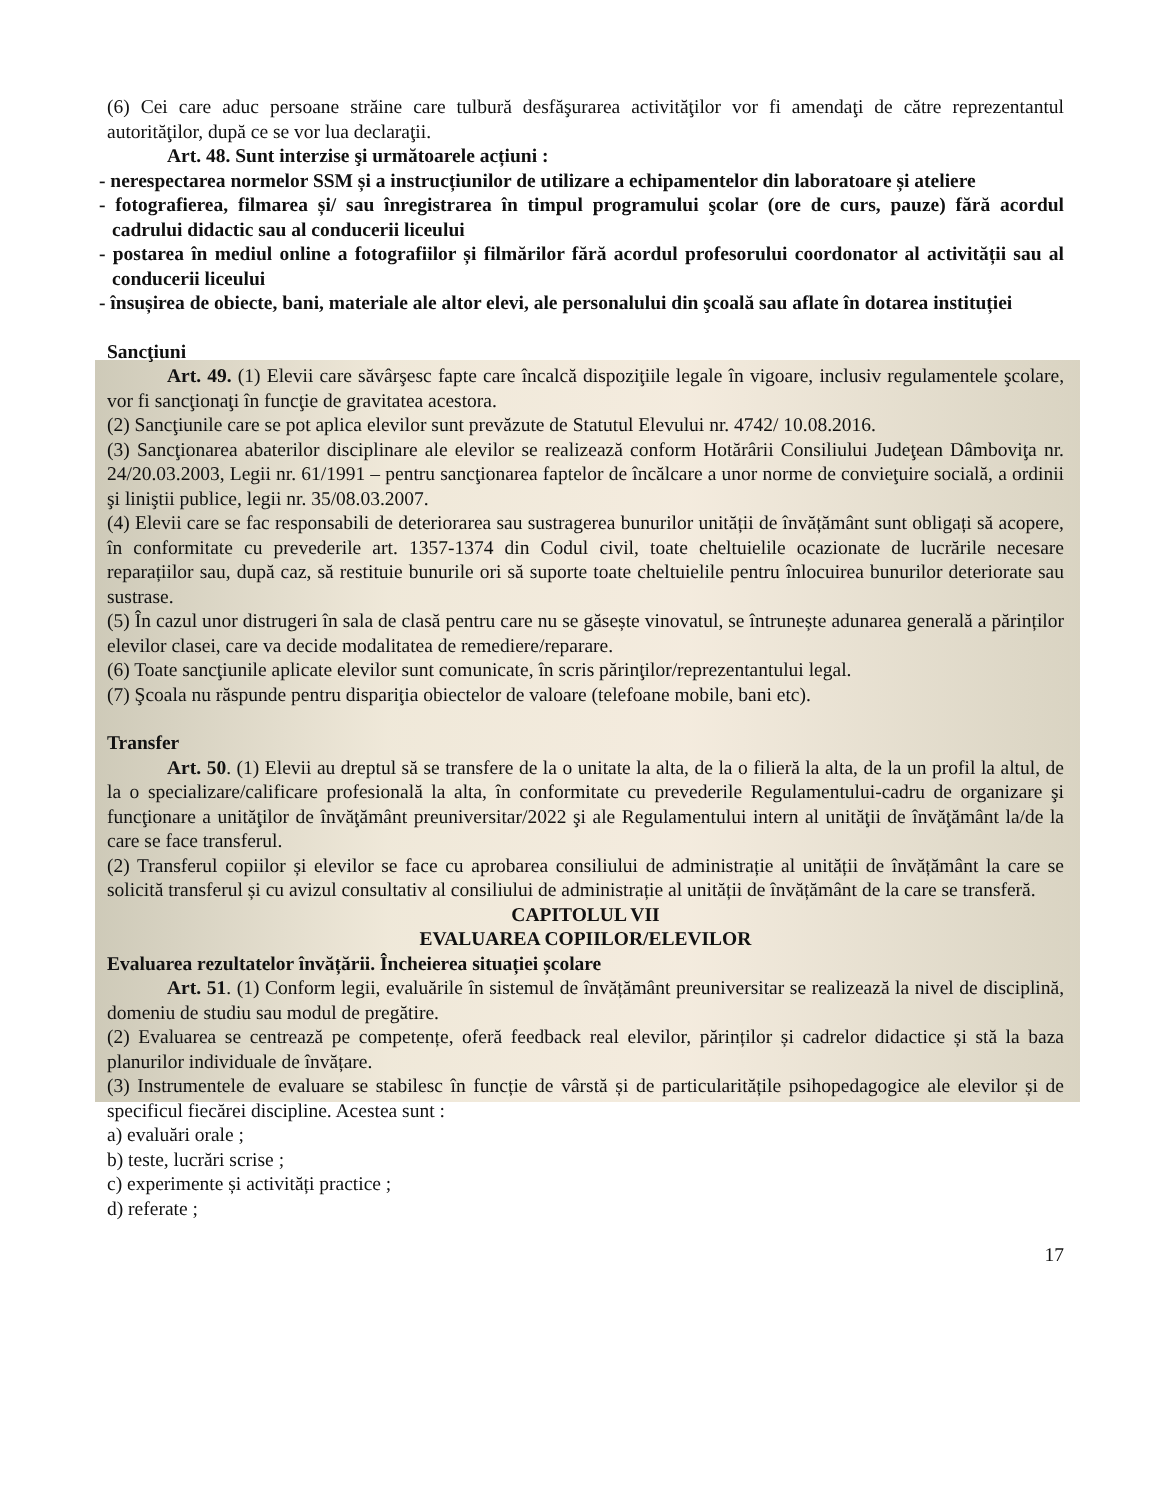(6) Cei care aduc persoane străine care tulbură desfăşurarea activităţilor vor fi amendaţi de către reprezentantul autorităţilor, după ce se vor lua declaraţii.
Art. 48. Sunt interzise şi următoarele acțiuni :
- nerespectarea normelor SSM și a instrucțiunilor de utilizare a echipamentelor din laboratoare și ateliere
- fotografierea, filmarea și/ sau înregistrarea în timpul programului şcolar (ore de curs, pauze) fără acordul cadrului didactic sau al conducerii liceului
- postarea în mediul online a fotografiilor și filmărilor fără acordul profesorului coordonator al activității sau al conducerii liceului
- însușirea de obiecte, bani, materiale ale altor elevi, ale personalului din şcoală sau aflate în dotarea instituției
Sancţiuni
Art. 49. (1) Elevii care săvârşesc fapte care încalcă dispoziţiile legale în vigoare, inclusiv regulamentele şcolare, vor fi sancţionaţi în funcţie de gravitatea acestora.
(2) Sancţiunile care se pot aplica elevilor sunt prevăzute de Statutul Elevului nr. 4742/ 10.08.2016.
(3) Sancţionarea abaterilor disciplinare ale elevilor se realizează conform Hotărârii Consiliului Judeţean Dâmboviţa nr. 24/20.03.2003, Legii nr. 61/1991 – pentru sancţionarea faptelor de încălcare a unor norme de convieţuire socială, a ordinii şi liniştii publice, legii nr. 35/08.03.2007.
(4) Elevii care se fac responsabili de deteriorarea sau sustragerea bunurilor unității de învățământ sunt obligați să acopere, în conformitate cu prevederile art. 1357-1374 din Codul civil, toate cheltuielile ocazionate de lucrările necesare reparațiilor sau, după caz, să restituie bunurile ori să suporte toate cheltuielile pentru înlocuirea bunurilor deteriorate sau sustrase.
(5) În cazul unor distrugeri în sala de clasă pentru care nu se găsește vinovatul, se întrunește adunarea generală a părinților elevilor clasei, care va decide modalitatea de remediere/reparare.
(6) Toate sancţiunile aplicate elevilor sunt comunicate, în scris părinţilor/reprezentantului legal.
(7) Şcoala nu răspunde pentru dispariţia obiectelor de valoare (telefoane mobile, bani etc).
Transfer
Art. 50. (1) Elevii au dreptul să se transfere de la o unitate la alta, de la o filieră la alta, de la un profil la altul, de la o specializare/calificare profesională la alta, în conformitate cu prevederile Regulamentului-cadru de organizare şi funcţionare a unităţilor de învăţământ preuniversitar/2022 şi ale Regulamentului intern al unităţii de învăţământ la/de la care se face transferul.
(2) Transferul copiilor și elevilor se face cu aprobarea consiliului de administrație al unității de învățământ la care se solicită transferul și cu avizul consultativ al consiliului de administrație al unității de învățământ de la care se transferă.
CAPITOLUL VII
EVALUAREA COPIILOR/ELEVILOR
Evaluarea rezultatelor învățării. Încheierea situației școlare
Art. 51. (1) Conform legii, evaluările în sistemul de învățământ preuniversitar se realizează la nivel de disciplină, domeniu de studiu sau modul de pregătire.
(2) Evaluarea se centrează pe competențe, oferă feedback real elevilor, părinților și cadrelor didactice și stă la baza planurilor individuale de învățare.
(3) Instrumentele de evaluare se stabilesc în funcție de vârstă și de particularitățile psihopedagogice ale elevilor și de specificul fiecărei discipline. Acestea sunt :
a) evaluări orale ;
b) teste, lucrări scrise ;
c) experimente și activități practice ;
d) referate ;
17